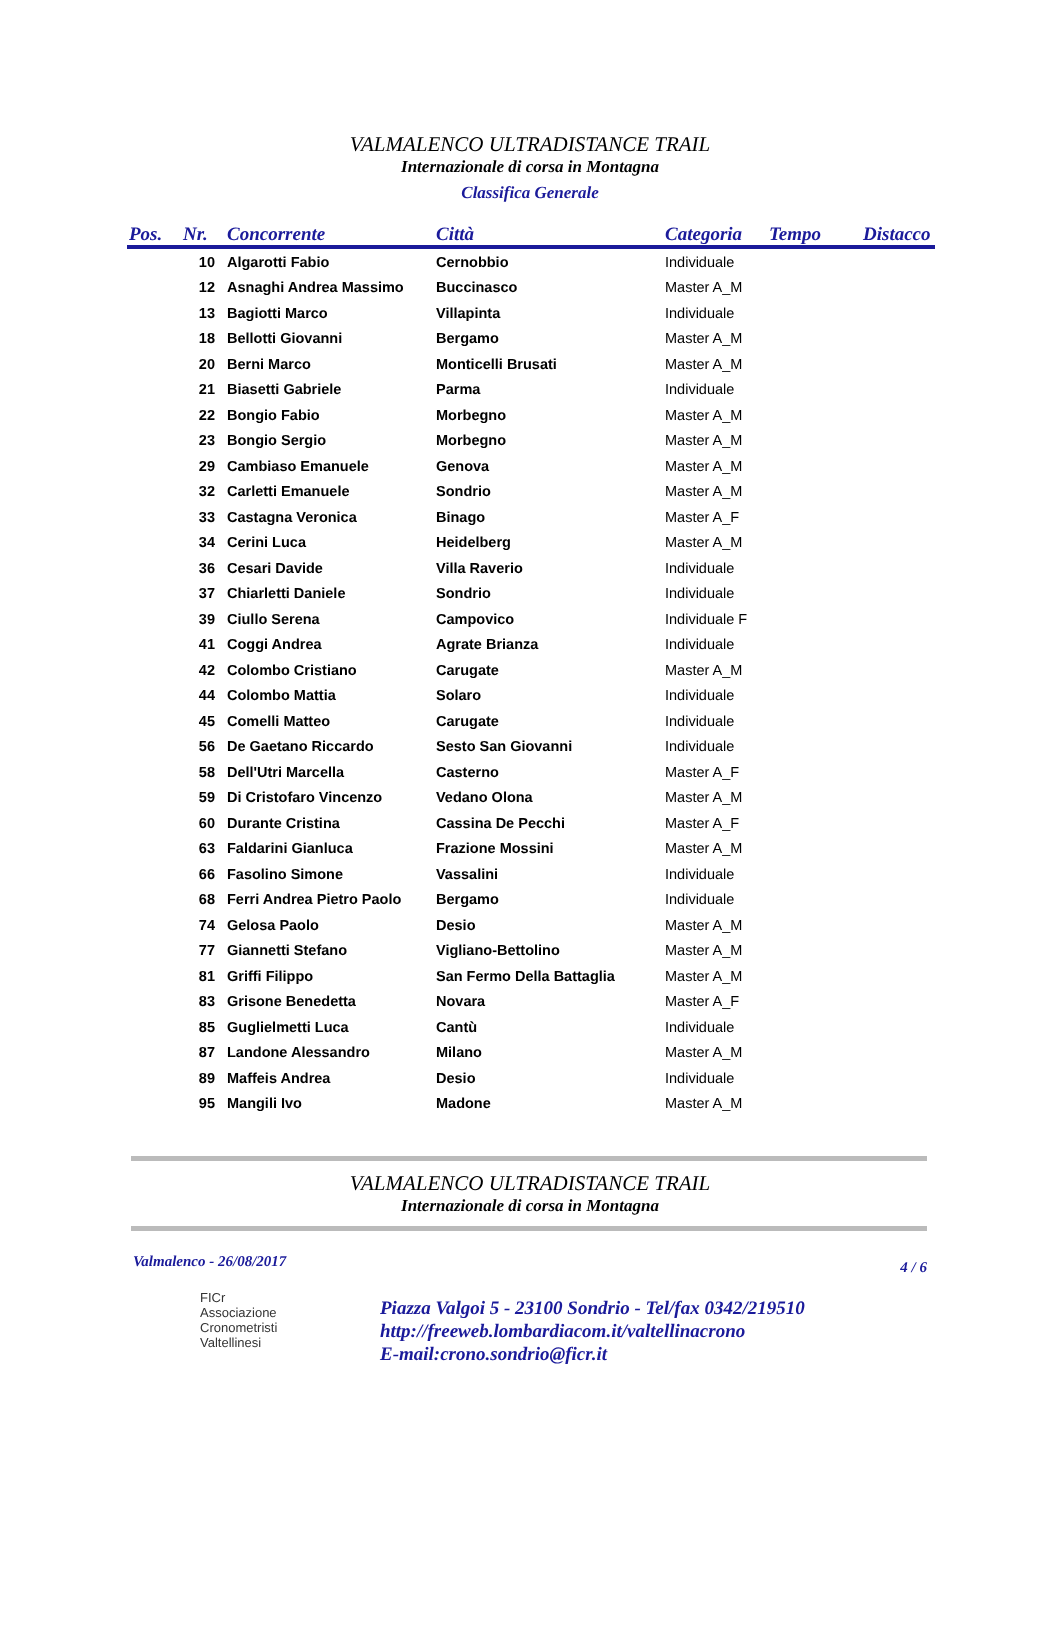VALMALENCO ULTRADISTANCE TRAIL
Internazionale di corsa in Montagna
Classifica Generale
| Pos. | Nr. | Concorrente | Città | Categoria | Tempo | Distacco |
| --- | --- | --- | --- | --- | --- | --- |
| | 10 | Algarotti Fabio | Cernobbio | Individuale | | |
| | 12 | Asnaghi Andrea Massimo | Buccinasco | Master A_M | | |
| | 13 | Bagiotti Marco | Villapinta | Individuale | | |
| | 18 | Bellotti Giovanni | Bergamo | Master A_M | | |
| | 20 | Berni Marco | Monticelli Brusati | Master A_M | | |
| | 21 | Biasetti Gabriele | Parma | Individuale | | |
| | 22 | Bongio Fabio | Morbegno | Master A_M | | |
| | 23 | Bongio Sergio | Morbegno | Master A_M | | |
| | 29 | Cambiaso Emanuele | Genova | Master A_M | | |
| | 32 | Carletti Emanuele | Sondrio | Master A_M | | |
| | 33 | Castagna Veronica | Binago | Master A_F | | |
| | 34 | Cerini Luca | Heidelberg | Master A_M | | |
| | 36 | Cesari Davide | Villa Raverio | Individuale | | |
| | 37 | Chiarletti Daniele | Sondrio | Individuale | | |
| | 39 | Ciullo Serena | Campovico | Individuale F | | |
| | 41 | Coggi Andrea | Agrate Brianza | Individuale | | |
| | 42 | Colombo Cristiano | Carugate | Master A_M | | |
| | 44 | Colombo Mattia | Solaro | Individuale | | |
| | 45 | Comelli Matteo | Carugate | Individuale | | |
| | 56 | De Gaetano Riccardo | Sesto San Giovanni | Individuale | | |
| | 58 | Dell'Utri Marcella | Casterno | Master A_F | | |
| | 59 | Di Cristofaro Vincenzo | Vedano Olona | Master A_M | | |
| | 60 | Durante Cristina | Cassina De Pecchi | Master A_F | | |
| | 63 | Faldarini Gianluca | Frazione Mossini | Master A_M | | |
| | 66 | Fasolino Simone | Vassalini | Individuale | | |
| | 68 | Ferri Andrea Pietro Paolo | Bergamo | Individuale | | |
| | 74 | Gelosa Paolo | Desio | Master A_M | | |
| | 77 | Giannetti Stefano | Vigliano-Bettolino | Master A_M | | |
| | 81 | Griffi Filippo | San Fermo Della Battaglia | Master A_M | | |
| | 83 | Grisone Benedetta | Novara | Master A_F | | |
| | 85 | Guglielmetti Luca | Cantù | Individuale | | |
| | 87 | Landone Alessandro | Milano | Master A_M | | |
| | 89 | Maffeis Andrea | Desio | Individuale | | |
| | 95 | Mangili Ivo | Madone | Master A_M | | |
VALMALENCO ULTRADISTANCE TRAIL
Internazionale di corsa in Montagna
Valmalenco - 26/08/2017 4 / 6
FICr
Associazione
Cronometristi
Valtellinesi
Piazza Valgoi 5 - 23100 Sondrio - Tel/fax 0342/219510
http://freeweb.lombardiacom.it/valtellinacrono
E-mail:crono.sondrio@ficr.it